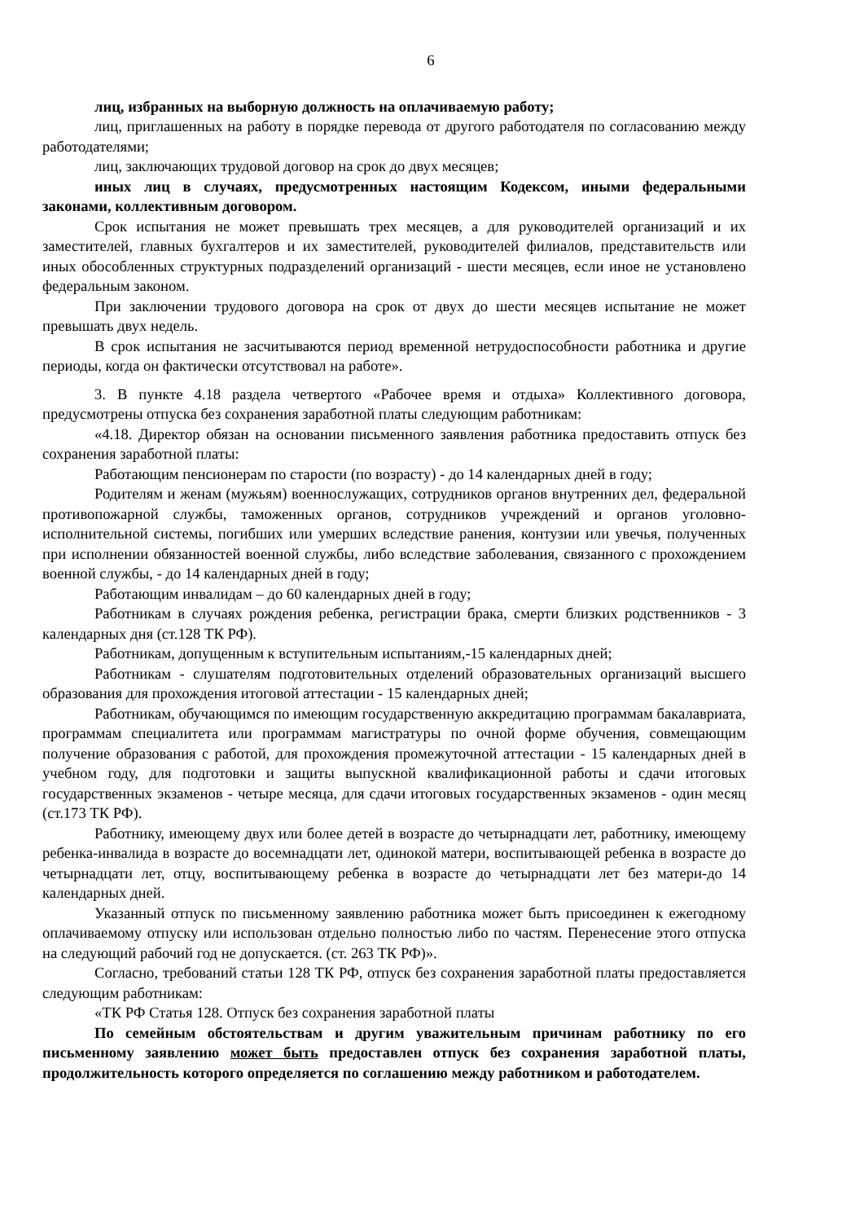6
лиц, избранных на выборную должность на оплачиваемую работу;
лиц, приглашенных на работу в порядке перевода от другого работодателя по согласованию между работодателями;
лиц, заключающих трудовой договор на срок до двух месяцев;
иных лиц в случаях, предусмотренных настоящим Кодексом, иными федеральными законами, коллективным договором.
Срок испытания не может превышать трех месяцев, а для руководителей организаций и их заместителей, главных бухгалтеров и их заместителей, руководителей филиалов, представительств или иных обособленных структурных подразделений организаций - шести месяцев, если иное не установлено федеральным законом.
При заключении трудового договора на срок от двух до шести месяцев испытание не может превышать двух недель.
В срок испытания не засчитываются период временной нетрудоспособности работника и другие периоды, когда он фактически отсутствовал на работе».
3. В пункте 4.18 раздела четвертого «Рабочее время и отдыха» Коллективного договора, предусмотрены отпуска без сохранения заработной платы следующим работникам:
«4.18. Директор обязан на основании письменного заявления работника предоставить отпуск без сохранения заработной платы:
Работающим пенсионерам по старости (по возрасту) - до 14 календарных дней в году;
Родителям и женам (мужьям) военнослужащих, сотрудников органов внутренних дел, федеральной противопожарной службы, таможенных органов, сотрудников учреждений и органов уголовно-исполнительной системы, погибших или умерших вследствие ранения, контузии или увечья, полученных при исполнении обязанностей военной службы, либо вследствие заболевания, связанного с прохождением военной службы, - до 14 календарных дней в году;
Работающим инвалидам – до 60 календарных дней в году;
Работникам в случаях рождения ребенка, регистрации брака, смерти близких родственников - 3 календарных дня (ст.128 ТК РФ).
Работникам, допущенным к вступительным испытаниям,-15 календарных дней;
Работникам - слушателям подготовительных отделений образовательных организаций высшего образования для прохождения итоговой аттестации - 15 календарных дней;
Работникам, обучающимся по имеющим государственную аккредитацию программам бакалавриата, программам специалитета или программам магистратуры по очной форме обучения, совмещающим получение образования с работой, для прохождения промежуточной аттестации - 15 календарных дней в учебном году, для подготовки и защиты выпускной квалификационной работы и сдачи итоговых государственных экзаменов - четыре месяца, для сдачи итоговых государственных экзаменов - один месяц (ст.173 ТК РФ).
Работнику, имеющему двух или более детей в возрасте до четырнадцати лет, работнику, имеющему ребенка-инвалида в возрасте до восемнадцати лет, одинокой матери, воспитывающей ребенка в возрасте до четырнадцати лет, отцу, воспитывающему ребенка в возрасте до четырнадцати лет без матери-до 14 календарных дней.
Указанный отпуск по письменному заявлению работника может быть присоединен к ежегодному оплачиваемому отпуску или использован отдельно полностью либо по частям. Перенесение этого отпуска на следующий рабочий год не допускается. (ст. 263 ТК РФ)».
Согласно, требований статьи 128 ТК РФ, отпуск без сохранения заработной платы предоставляется следующим работникам:
«ТК РФ Статья 128. Отпуск без сохранения заработной платы
По семейным обстоятельствам и другим уважительным причинам работнику по его письменному заявлению может быть предоставлен отпуск без сохранения заработной платы, продолжительность которого определяется по соглашению между работником и работодателем.